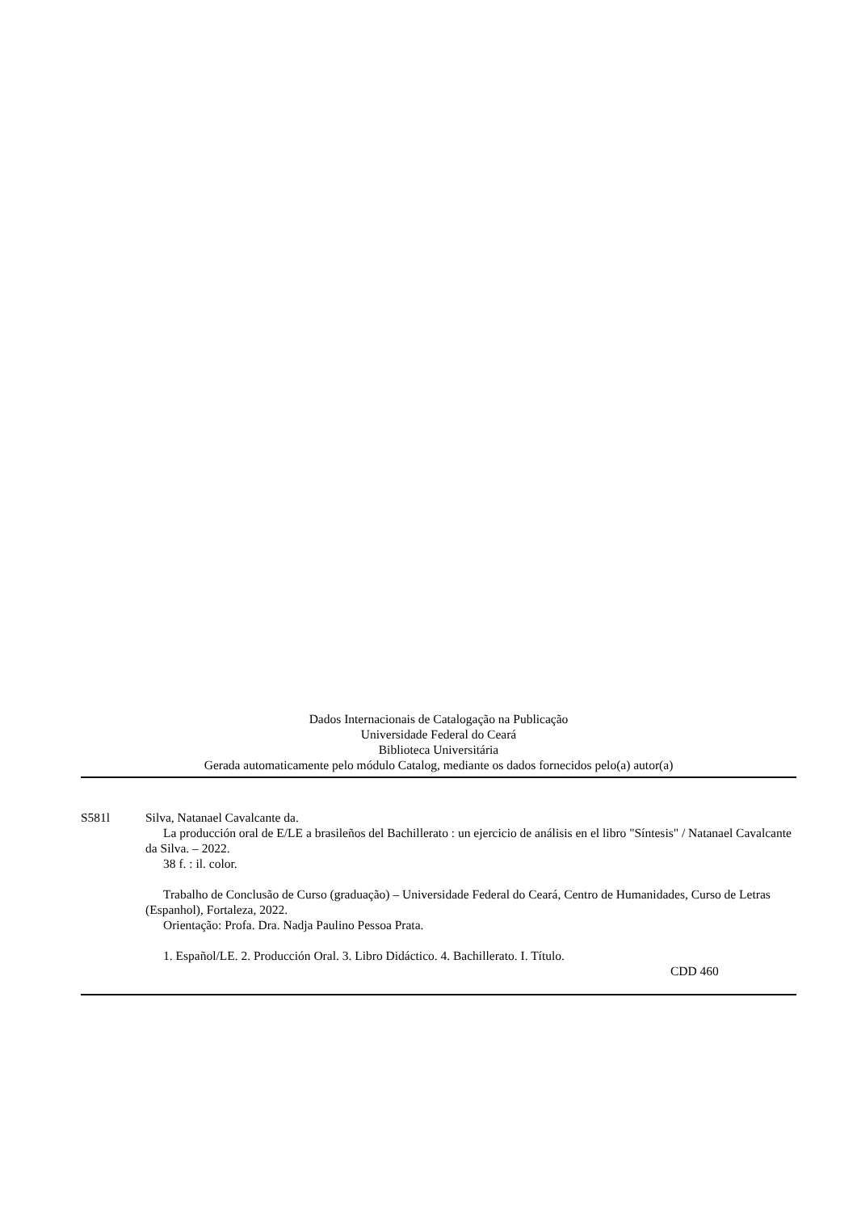Dados Internacionais de Catalogação na Publicação
Universidade Federal do Ceará
Biblioteca Universitária
Gerada automaticamente pelo módulo Catalog, mediante os dados fornecidos pelo(a) autor(a)
S581l Silva, Natanael Cavalcante da.
La producción oral de E/LE a brasileños del Bachillerato : un ejercicio de análisis en el libro "Síntesis" / Natanael Cavalcante da Silva. – 2022.
38 f. : il. color.
Trabalho de Conclusão de Curso (graduação) – Universidade Federal do Ceará, Centro de Humanidades, Curso de Letras (Espanhol), Fortaleza, 2022.
Orientação: Profa. Dra. Nadja Paulino Pessoa Prata.
1. Español/LE. 2. Producción Oral. 3. Libro Didáctico. 4. Bachillerato. I. Título.
CDD 460